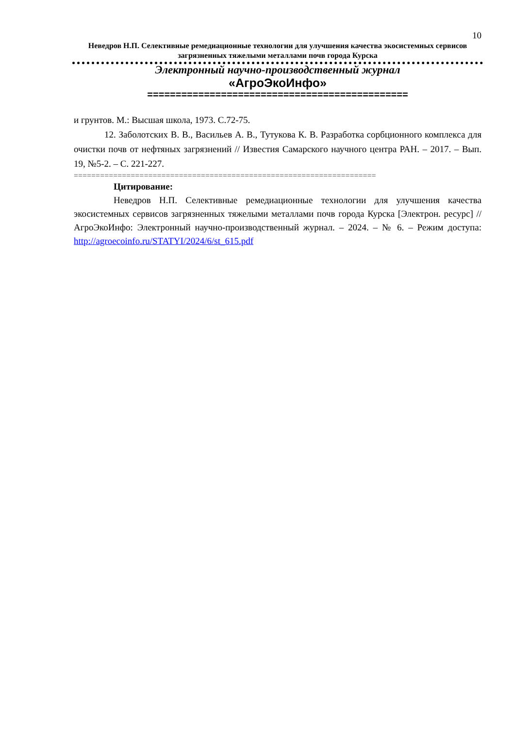10
Неведров Н.П. Селективные ремедиационные технологии для улучшения качества экосистемных сервисов загрязненных тяжелыми металлами почв города Курска
Электронный научно-производственный журнал
«АгроЭкоИнфо»
==============================================
и грунтов. М.: Высшая школа, 1973. С.72-75.
12. Заболотских В. В., Васильев А. В., Тутукова К. В. Разработка сорбционного комплекса для очистки почв от нефтяных загрязнений // Известия Самарского научного центра РАН. – 2017. – Вып. 19, №5-2. – С. 221-227.
=====================================================================
Цитирование:
Неведров Н.П. Селективные ремедиационные технологии для улучшения качества экосистемных сервисов загрязненных тяжелыми металлами почв города Курска [Электрон. ресурс] // АгроЭкоИнфо: Электронный научно-производственный журнал. – 2024. – № 6. – Режим доступа: http://agroecoinfo.ru/STATYI/2024/6/st_615.pdf